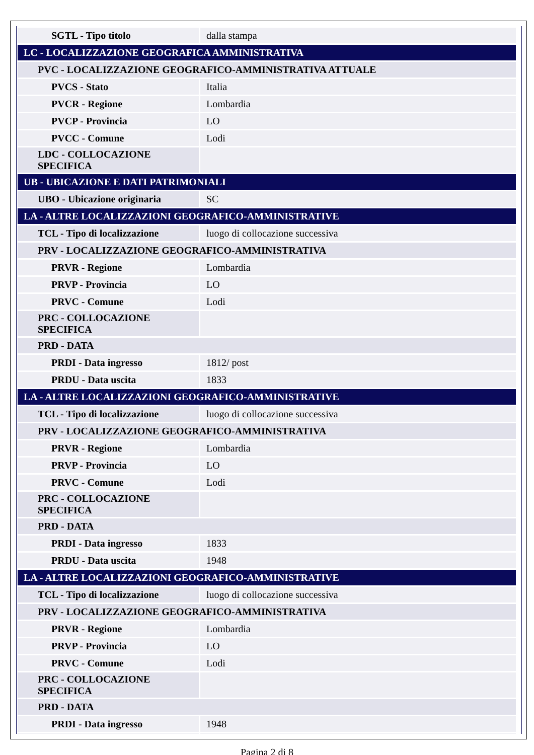| SGTL - Tipo titolo | dalla stampa |
| LC - LOCALIZZAZIONE GEOGRAFICA AMMINISTRATIVA | |
| PVC - LOCALIZZAZIONE GEOGRAFICO-AMMINISTRATIVA ATTUALE | |
| PVCS - Stato | Italia |
| PVCR - Regione | Lombardia |
| PVCP - Provincia | LO |
| PVCC - Comune | Lodi |
| LDC - COLLOCAZIONE SPECIFICA | |
| UB - UBICAZIONE E DATI PATRIMONIALI | |
| UBO - Ubicazione originaria | SC |
| LA - ALTRE LOCALIZZAZIONI GEOGRAFICO-AMMINISTRATIVE | |
| TCL - Tipo di localizzazione | luogo di collocazione successiva |
| PRV - LOCALIZZAZIONE GEOGRAFICO-AMMINISTRATIVA | |
| PRVR - Regione | Lombardia |
| PRVP - Provincia | LO |
| PRVC - Comune | Lodi |
| PRC - COLLOCAZIONE SPECIFICA | |
| PRD - DATA | |
| PRDI - Data ingresso | 1812/ post |
| PRDU - Data uscita | 1833 |
| LA - ALTRE LOCALIZZAZIONI GEOGRAFICO-AMMINISTRATIVE | |
| TCL - Tipo di localizzazione | luogo di collocazione successiva |
| PRV - LOCALIZZAZIONE GEOGRAFICO-AMMINISTRATIVA | |
| PRVR - Regione | Lombardia |
| PRVP - Provincia | LO |
| PRVC - Comune | Lodi |
| PRC - COLLOCAZIONE SPECIFICA | |
| PRD - DATA | |
| PRDI - Data ingresso | 1833 |
| PRDU - Data uscita | 1948 |
| LA - ALTRE LOCALIZZAZIONI GEOGRAFICO-AMMINISTRATIVE | |
| TCL - Tipo di localizzazione | luogo di collocazione successiva |
| PRV - LOCALIZZAZIONE GEOGRAFICO-AMMINISTRATIVA | |
| PRVR - Regione | Lombardia |
| PRVP - Provincia | LO |
| PRVC - Comune | Lodi |
| PRC - COLLOCAZIONE SPECIFICA | |
| PRD - DATA | |
| PRDI - Data ingresso | 1948 |
Pagina 2 di 8